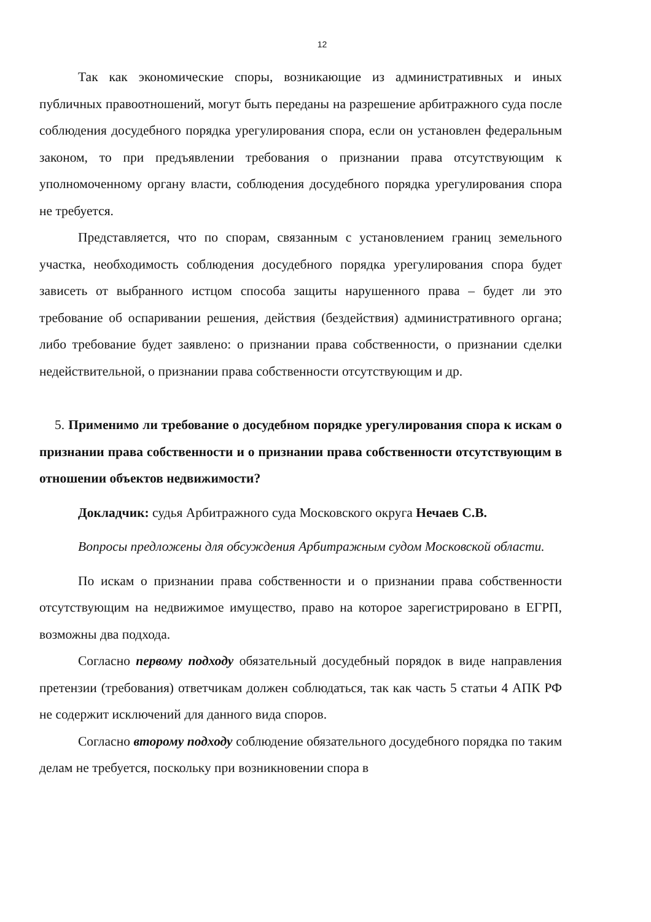12
Так как экономические споры, возникающие из административных и иных публичных правоотношений, могут быть переданы на разрешение арбитражного суда после соблюдения досудебного порядка урегулирования спора, если он установлен федеральным законом, то при предъявлении требования о признании права отсутствующим к уполномоченному органу власти, соблюдения досудебного порядка урегулирования спора не требуется.
Представляется, что по спорам, связанным с установлением границ земельного участка, необходимость соблюдения досудебного порядка урегулирования спора будет зависеть от выбранного истцом способа защиты нарушенного права – будет ли это требование об оспаривании решения, действия (бездействия) административного органа; либо требование будет заявлено: о признании права собственности, о признании сделки недействительной, о признании права собственности отсутствующим и др.
5. Применимо ли требование о досудебном порядке урегулирования спора к искам о признании права собственности и о признании права собственности отсутствующим в отношении объектов недвижимости?
Докладчик: судья Арбитражного суда Московского округа Нечаев С.В.
Вопросы предложены для обсуждения Арбитражным судом Московской области.
По искам о признании права собственности и о признании права собственности отсутствующим на недвижимое имущество, право на которое зарегистрировано в ЕГРП, возможны два подхода.
Согласно первому подходу обязательный досудебный порядок в виде направления претензии (требования) ответчикам должен соблюдаться, так как часть 5 статьи 4 АПК РФ не содержит исключений для данного вида споров.
Согласно второму подходу соблюдение обязательного досудебного порядка по таким делам не требуется, поскольку при возникновении спора в